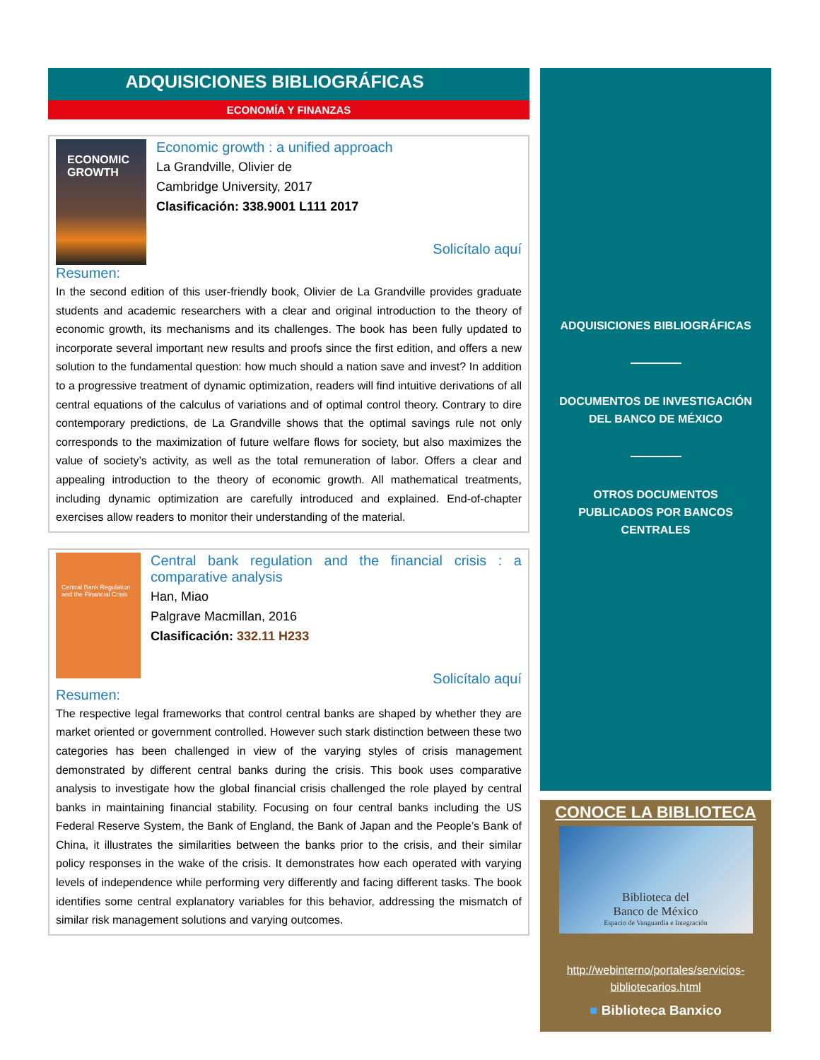ADQUISICIONES BIBLIOGRÁFICAS
ECONOMÍA Y FINANZAS
ECONOMIC GROWTH
Economic growth : a unified approach
La Grandville, Olivier de
Cambridge University, 2017
Clasificación: 338.9001 L111 2017
Solicítalo aquí
Resumen:
In the second edition of this user-friendly book, Olivier de La Grandville provides graduate students and academic researchers with a clear and original introduction to the theory of economic growth, its mechanisms and its challenges. The book has been fully updated to incorporate several important new results and proofs since the first edition, and offers a new solution to the fundamental question: how much should a nation save and invest? In addition to a progressive treatment of dynamic optimization, readers will find intuitive derivations of all central equations of the calculus of variations and of optimal control theory. Contrary to dire contemporary predictions, de La Grandville shows that the optimal savings rule not only corresponds to the maximization of future welfare flows for society, but also maximizes the value of society’s activity, as well as the total remuneration of labor. Offers a clear and appealing introduction to the theory of economic growth. All mathematical treatments, including dynamic optimization are carefully introduced and explained. End-of-chapter exercises allow readers to monitor their understanding of the material.
Central Bank Regulation and the Financial Crisis
Central bank regulation and the financial crisis : a comparative analysis
Han, Miao
Palgrave Macmillan, 2016
Clasificación: 332.11 H233
Solicítalo aquí
Resumen:
The respective legal frameworks that control central banks are shaped by whether they are market oriented or government controlled. However such stark distinction between these two categories has been challenged in view of the varying styles of crisis management demonstrated by different central banks during the crisis. This book uses comparative analysis to investigate how the global financial crisis challenged the role played by central banks in maintaining financial stability. Focusing on four central banks including the US Federal Reserve System, the Bank of England, the Bank of Japan and the People’s Bank of China, it illustrates the similarities between the banks prior to the crisis, and their similar policy responses in the wake of the crisis. It demonstrates how each operated with varying levels of independence while performing very differently and facing different tasks. The book identifies some central explanatory variables for this behavior, addressing the mismatch of similar risk management solutions and varying outcomes.
ADQUISICIONES BIBLIOGRÁFICAS
DOCUMENTOS DE INVESTIGACIÓN
DEL BANCO DE MÉXICO
OTROS DOCUMENTOS
PUBLICADOS POR BANCOS
CENTRALES
CONOCE LA BIBLIOTECA
Biblioteca del
Banco de México
Espacio de Vanguardia e Integración
http://webinterno/portales/servicios-bibliotecarios.html
■ Biblioteca Banxico